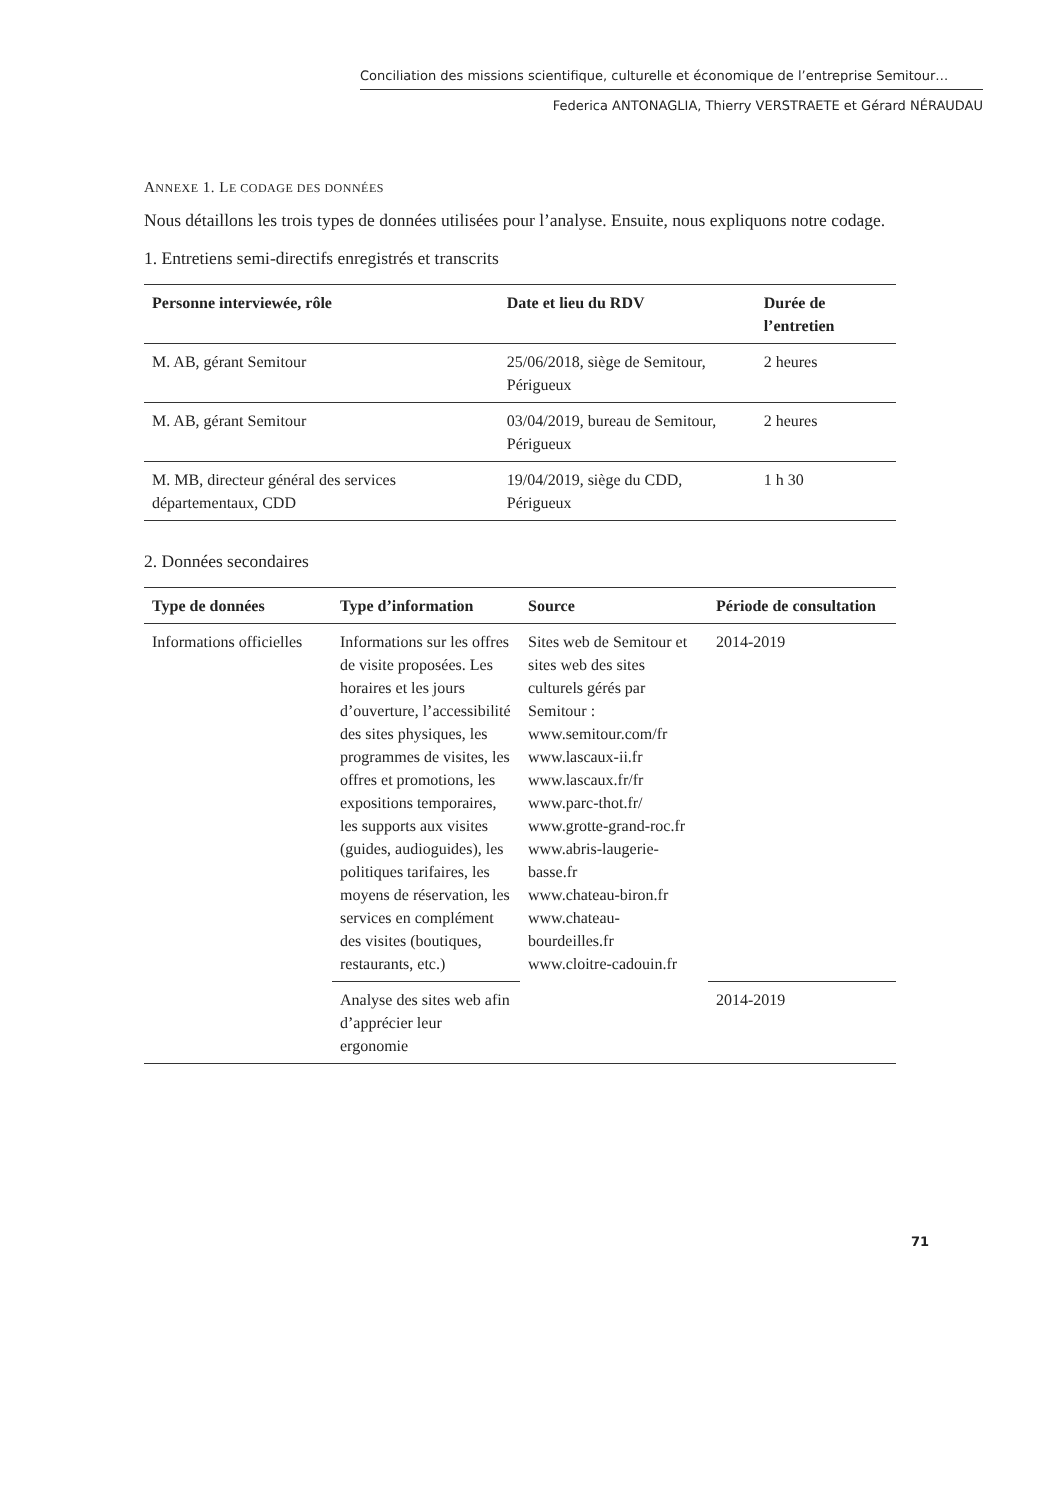Conciliation des missions scientifique, culturelle et économique de l’entreprise Semitour…
Federica ANTONAGLIA, Thierry VERSTRAETE et Gérard NÉRAUDAU
ANNEXE 1. LE CODAGE DES DONNÉES
Nous détaillons les trois types de données utilisées pour l’analyse. Ensuite, nous expliquons notre codage.
1. Entretiens semi-directifs enregistrés et transcrits
| Personne interviewée, rôle | Date et lieu du RDV | Durée de l’entretien |
| --- | --- | --- |
| M. AB, gérant Semitour | 25/06/2018, siège de Semitour, Périgueux | 2 heures |
| M. AB, gérant Semitour | 03/04/2019, bureau de Semitour, Périgueux | 2 heures |
| M. MB, directeur général des services départementaux, CDD | 19/04/2019, siège du CDD, Périgueux | 1 h 30 |
2. Données secondaires
| Type de données | Type d’information | Source | Période de consultation |
| --- | --- | --- | --- |
| Informations officielles | Informations sur les offres de visite proposées. Les horaires et les jours d’ouverture, l’accessibilité des sites physiques, les programmes de visites, les offres et promotions, les expositions temporaires, les supports aux visites (guides, audioguides), les politiques tarifaires, les moyens de réservation, les services en complément des visites (boutiques, restaurants, etc.) | Sites web de Semitour et sites web des sites culturels gérés par Semitour : www.semitour.com/fr www.lascaux-ii.fr www.lascaux.fr/fr www.parc-thot.fr/ www.grotte-grand-roc.fr www.abris-laugerie-basse.fr www.chateau-biron.fr www.chateau-bourdeilles.fr www.cloitre-cadouin.fr | 2014-2019 |
| | Analyse des sites web afin d’apprécier leur ergonomie | | 2014-2019 |
71